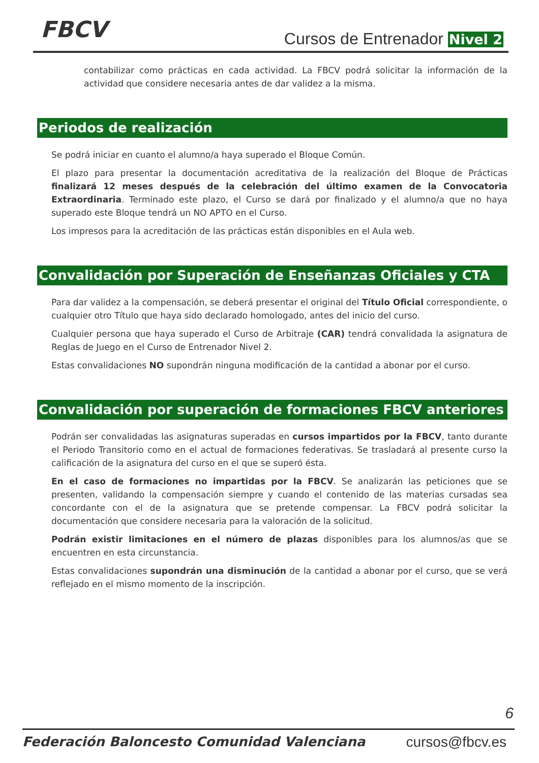FBCV Cursos de Entrenador Nivel 2
contabilizar como prácticas en cada actividad. La FBCV podrá solicitar la información de la actividad que considere necesaria antes de dar validez a la misma.
Periodos de realización
Se podrá iniciar en cuanto el alumno/a haya superado el Bloque Común.
El plazo para presentar la documentación acreditativa de la realización del Bloque de Prácticas finalizará 12 meses después de la celebración del último examen de la Convocatoria Extraordinaria. Terminado este plazo, el Curso se dará por finalizado y el alumno/a que no haya superado este Bloque tendrá un NO APTO en el Curso.
Los impresos para la acreditación de las prácticas están disponibles en el Aula web.
Convalidación por Superación de Enseñanzas Oficiales y CTA
Para dar validez a la compensación, se deberá presentar el original del Título Oficial correspondiente, o cualquier otro Título que haya sido declarado homologado, antes del inicio del curso.
Cualquier persona que haya superado el Curso de Arbitraje (CAR) tendrá convalidada la asignatura de Reglas de Juego en el Curso de Entrenador Nivel 2.
Estas convalidaciones NO supondrán ninguna modificación de la cantidad a abonar por el curso.
Convalidación por superación de formaciones FBCV anteriores
Podrán ser convalidadas las asignaturas superadas en cursos impartidos por la FBCV, tanto durante el Periodo Transitorio como en el actual de formaciones federativas. Se trasladará al presente curso la calificación de la asignatura del curso en el que se superó ésta.
En el caso de formaciones no impartidas por la FBCV. Se analizarán las peticiones que se presenten, validando la compensación siempre y cuando el contenido de las materias cursadas sea concordante con el de la asignatura que se pretende compensar. La FBCV podrá solicitar la documentación que considere necesaria para la valoración de la solicitud.
Podrán existir limitaciones en el número de plazas disponibles para los alumnos/as que se encuentren en esta circunstancia.
Estas convalidaciones supondrán una disminución de la cantidad a abonar por el curso, que se verá reflejado en el mismo momento de la inscripción.
6
Federación Baloncesto Comunidad Valenciana cursos@fbcv.es